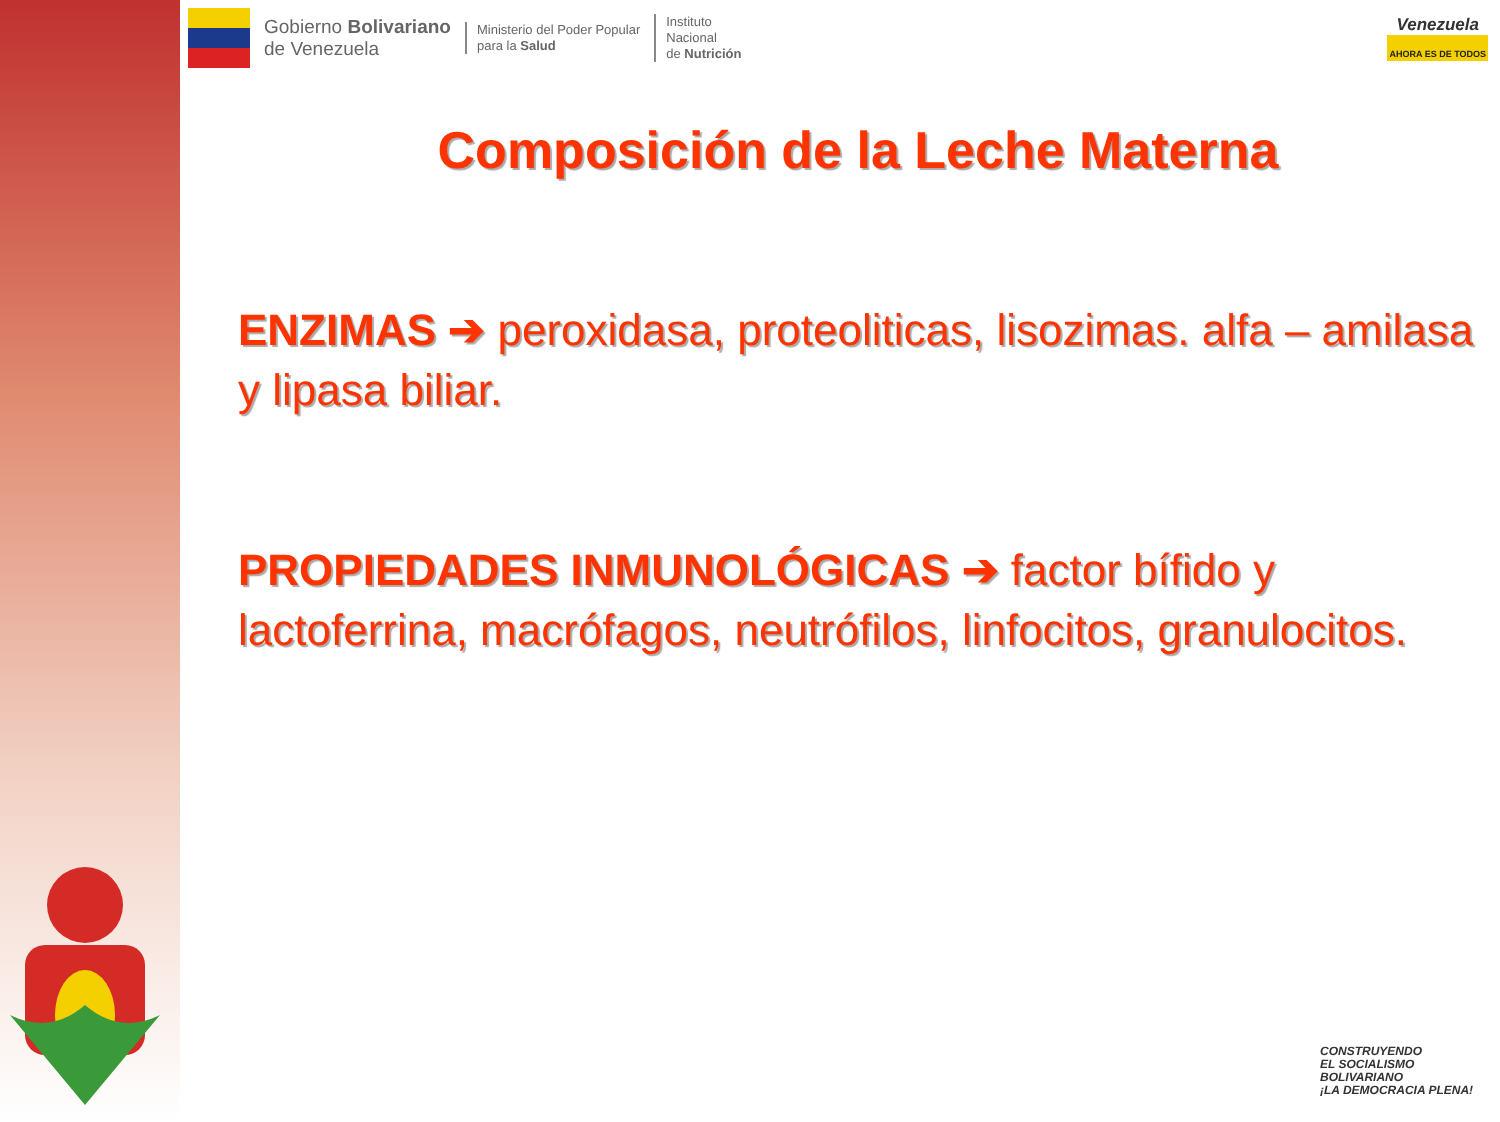Gobierno Bolivariano
de Venezuela
Ministerio del Poder Popular
para la Salud
Instituto
Nacional
de Nutrición
Venezuela
AHORA ES DE TODOS
Composición de la Leche Materna
ENZIMAS ➔ peroxidasa, proteoliticas, lisozimas. alfa – amilasa y lipasa biliar.
PROPIEDADES INMUNOLÓGICAS ➔ factor bífido y lactoferrina, macrófagos, neutrófilos, linfocitos, granulocitos.
CONSTRUYENDO
EL SOCIALISMO
BOLIVARIANO
¡LA DEMOCRACIA PLENA!